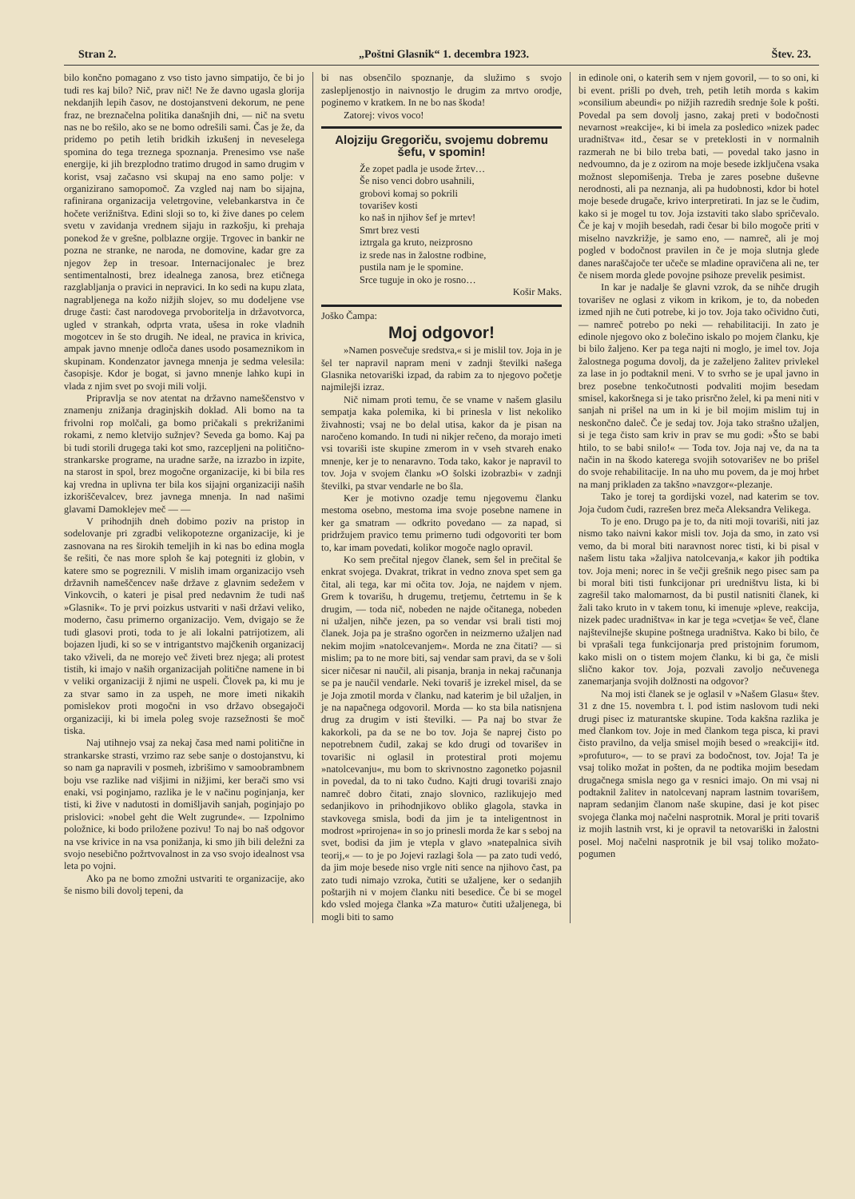Stran 2. „Poštni Glasnik“ 1. decembra 1923. Štev. 23.
bilo končno pomagano z vso tisto javno simpatijo, če bi jo tudi res kaj bilo? Nič, prav nič! Ne že davno ugasla glorija nekdanjih lepih časov, ne dostojanstveni dekorum, ne pene fraz, ne breznačelna politika današnjih dni, — nič na svetu nas ne bo rešilo, ako se ne bomo odrešili sami. Čas je že, da pridemo po petih letih bridkih izkušenj in neveselega spomina do tega treznega spoznanja. Prenesimo vse naše energije, ki jih brezplodno tratimo drugod in samo drugim v korist, vsaj začasno vsi skupaj na eno samo polje: v organizirano samopomoč. Za vzgled naj nam bo sijajna, rafinirana organizacija veletrgovine, velebankarstva in če hočete verižništva. Edini sloji so to, ki žive danes po celem svetu v zavidanja vrednem sijaju in razkošju, ki prehaja ponekod že v grešne, polblazne orgije. Trgovec in bankir ne pozna ne stranke, ne naroda, ne domovine, kadar gre za njegov žep in tresoar. Internacijonalec je brez sentimentalnosti, brez idealnega zanosa, brez etičnega razglabljanja o pravici in nepravici. In ko sedi na kupu zlata, nagrabljenega na kožo nižjih slojev, so mu dodeljene vse druge časti: čast narodovega prvoboritelja in državotvorca, ugled v strankah, odprta vrata, ušesa in roke vladnih mogotcev in še sto drugih. Ne ideal, ne pravica in krivica, ampak javno mnenje odloča danes usodo posameznikom in skupinam. Kondenzator javnega mnenja je sedma velesila: časopisje. Kdor je bogat, si javno mnenje lahko kupi in vlada z njim svet po svoji mili volji.
Pripravlja se nov atentat na državno nameščenstvo v znamenju znižanja draginjskih doklad. Ali bomo na ta frivolni rop molčali, ga bomo pričakali s prekrižanimi rokami, z nemo kletvijo sužnjev? Seveda ga bomo. Kaj pa bi tudi storili drugega taki kot smo, razcepljeni na politično-strankarske programe, na uradne sarže, na izrazbo in izpite, na starost in spol, brez mogočne organizacije, ki bi bila res kaj vredna in uplivna ter bila kos sijajni organizaciji naših izkoriščevalcev, brez javnega mnenja. In nad našimi glavami Damoklejev meč — —
V prihodnjih dneh dobimo poziv na pristop in sodelovanje pri zgradbi velikopotezne organizacije, ki je zasnovana na res širokih temeljih in ki nas bo edina mogla še rešiti, če nas more sploh še kaj potegniti iz globin, v katere smo se pogreznili. V mislih imam organizacijo vseh državnih nameščencev naše države z glavnim sedežem v Vinkovcih, o kateri je pisal pred nedavnim že tudi naš »Glasnik«. To je prvi poizkus ustvariti v naši državi veliko, moderno, času primerno organizacijo. Vem, dvigajo se že tudi glasovi proti, toda to je ali lokalni patrijotizem, ali bojazen ljudi, ki so se v intrigantstvo majčkenih organizacij tako vživeli, da ne morejo več živeti brez njega; ali protest tistih, ki imajo v naših organizacijah politične namene in bi v veliki organizaciji ž njimi ne uspeli. Človek pa, ki mu je za stvar samo in za uspeh, ne more imeti nikakih pomislekov proti mogočni in vso državo obsegajoči organizaciji, ki bi imela poleg svoje razsežnosti še moč tiska.
Naj utihnejo vsaj za nekaj časa med nami politične in strankarske strasti, vrzimo raz sebe sanje o dostojanstvu, ki so nam ga napravili v posmeh, izbrišimo v samoobrambnem boju vse razlike nad višjimi in nižjimi, ker berači smo vsi enaki, vsi poginjamo, razlika je le v načinu poginjanja, ker tisti, ki žive v nadutosti in domišljavih sanjah, poginjajo po prislovici: »nobel geht die Welt zugrunde«. — Izpolnimo položnice, ki bodo priložene pozivu! To naj bo naš odgovor na vse krivice in na vsa ponižanja, ki smo jih bili deležni za svojo nesebično požrtvovalnost in za vso svojo idealnost vsa leta po vojni.
Ako pa ne bomo zmožni ustvariti te organizacije, ako še nismo bili dovolj tepeni, da
bi nas obsenčilo spoznanje, da služimo s svojo zaslepljenostjo in naivnostjo le drugim za mrtvo orodje, poginemo v kratkem. In ne bo nas škoda!
Zatorej: vivos voco!
Alojziju Gregoriču, svojemu dobremu šefu, v spomin!
Že zopet padla je usode žrtev…
Še niso venci dobro usahnili,
grobovi komaj so pokrili
tovarišev kosti
ko naš in njihov šef je mrtev!
Smrt brez vesti
iztrgala ga kruto, neizprosno
iz srede nas in žalostne rodbine,
pustila nam je le spomine.
Srce tuguje in oko je rosno…
Košir Maks.
Joško Čampa:
Moj odgovor!
»Namen posvečuje sredstva,« si je mislil tov. Joja in je šel ter napravil napram meni v zadnji številki našega Glasnika netovariški izpad, da rabim za to njegovo početje najmilejši izraz.
Nič nimam proti temu, če se vname v našem glasilu sempatja kaka polemika, ki bi prinesla v list nekoliko živahnosti; vsaj ne bo delal utisa, kakor da je pisan na naročeno komando. In tudi ni nikjer rečeno, da morajo imeti vsi tovariši iste skupine zmerom in v vseh stvareh enako mnenje, ker je to nenaravno. Toda tako, kakor je napravil to tov. Joja v svojem članku »O šolski izobrazbi« v zadnji številki, pa stvar vendarle ne bo šla.
Ker je motivno ozadje temu njegovemu članku mestoma osebno, mestoma ima svoje posebne namene in ker ga smatram — odkrito povedano — za napad, si pridržujem pravico temu primerno tudi odgovoriti ter bom to, kar imam povedati, kolikor mogoče naglo opravil.
Ko sem prečital njegov članek, sem šel in prečital še enkrat svojega. Dvakrat, trikrat in vedno znova spet sem ga čital, ali tega, kar mi očita tov. Joja, ne najdem v njem. Grem k tovarišu, h drugemu, tretjemu, četrtemu in še k drugim, — toda nič, nobeden ne najde očitanega, nobeden ni užaljen, nihče jezen, pa so vendar vsi brali tisti moj članek. Joja pa je strašno ogorčen in neizmerno užaljen nad nekim mojim »natolcevanjem«. Morda ne zna čitati? — si mislim; pa to ne more biti, saj vendar sam pravi, da se v šoli sicer ničesar ni naučil, ali pisanja, branja in nekaj računanja se pa je naučil vendarle. Neki tovariš je izrekel misel, da se je Joja zmotil morda v članku, nad katerim je bil užaljen, in je na napačnega odgovoril. Morda — ko sta bila natisnjena drug za drugim v isti številki. — Pa naj bo stvar že kakorkoli, pa da se ne bo tov. Joja še naprej čisto po nepotrebnem čudil, zakaj se kdo drugi od tovarišev in tovarišic ni oglasil in protestiral proti mojemu »natolcevanju«, mu bom to skrivnostno zagonetko pojasnil in povedal, da to ni tako čudno. Kajti drugi tovariši znajo namreč dobro čitati, znajo slovnico, razlikujejo med sedanjikovo in prihodnjikovo obliko glagola, stavka in stavkovega smisla, bodi da jim je ta inteligentnost in modrost »prirojena« in so jo prinesli morda že kar s seboj na svet, bodisi da jim je vtepla v glavo »natepalnica sivih teorij,« — to je po Jojevi razlagi šola — pa zato tudi vedó, da jim moje besede niso vrgle niti sence na njihovo čast, pa zato tudi nimajo vzroka, čutiti se užaljene, ker o sedanjih poštarjih ni v mojem članku niti besedice. Če bi se mogel kdo vsled mojega članka »Za maturo« čutiti užaljenega, bi mogli biti to samo
in edinole oni, o katerih sem v njem govoril, — to so oni, ki bi event. prišli po dveh, treh, petih letih morda s kakim »consilium abeundi« po nižjih razredih srednje šole k pošti. Povedal pa sem dovolj jasno, zakaj preti v bodočnosti nevarnost »reakcije«, ki bi imela za posledico »nizek padec uradništva« itd., česar se v preteklosti in v normalnih razmerah ne bi bilo treba bati, — povedal tako jasno in nedvoumno, da je z ozirom na moje besede izključena vsaka možnost slepomišenja. Treba je zares posebne duševne nerodnosti, ali pa neznanja, ali pa hudobnosti, kdor bi hotel moje besede drugače, krivo interpretirati. In jaz se le čudim, kako si je mogel tu tov. Joja izstaviti tako slabo spričevalo. Če je kaj v mojih besedah, radi česar bi bilo mogoče priti v miselno navzkrižje, je samo eno, — namreč, ali je moj pogled v bodočnost pravilen in če je moja slutnja glede danes naraščajoče ter učeče se mladine opravičena ali ne, ter če nisem morda glede povojne psihoze prevelik pesimist.
In kar je nadalje še glavni vzrok, da se nihče drugih tovarišev ne oglasi z vikom in krikom, je to, da nobeden izmed njih ne čuti potrebe, ki jo tov. Joja tako očividno čuti, — namreč potrebo po neki — rehabilitaciji. In zato je edinole njegovo oko z bolečino iskalo po mojem članku, kje bi bilo žaljeno. Ker pa tega najti ni moglo, je imel tov. Joja žalostnega poguma dovolj, da je zaželjeno žalitev privlekel za lase in jo podtaknil meni. V to svrho se je upal javno in brez posebne tenkočutnosti podvaliti mojim besedam smisel, kakoršnega si je tako prisrčno želel, ki pa meni niti v sanjah ni prišel na um in ki je bil mojim mislim tuj in neskončno daleč. Če je sedaj tov. Joja tako strašno užaljen, si je tega čisto sam kriv in prav se mu godi: »Što se babi htilo, to se babi snilo!« — Toda tov. Joja naj ve, da na ta način in na škodo katerega svojih sotovarišev ne bo prišel do svoje rehabilitacije. In na uho mu povem, da je moj hrbet na manj prikladen za takšno »navzgor«-plezanje.
Tako je torej ta gordijski vozel, nad katerim se tov. Joja čudom čudi, razrešen brez meča Aleksandra Velikega.
To je eno. Drugo pa je to, da niti moji tovariši, niti jaz nismo tako naivni kakor misli tov. Joja da smo, in zato vsi vemo, da bi moral biti naravnost norec tisti, ki bi pisal v našem listu taka »žaljiva natolcevanja,« kakor jih podtika tov. Joja meni; norec in še večji grešnik nego pisec sam pa bi moral biti tisti funkcijonar pri uredništvu lista, ki bi zagrešil tako malomarnost, da bi pustil natisniti članek, ki žali tako kruto in v takem tonu, ki imenuje »pleve, reakcija, nizek padec uradništva« in kar je tega »cvetja« še več, člane najštevilnejše skupine poštnega uradništva. Kako bi bilo, če bi vprašali tega funkcijonarja pred pristojnim forumom, kako misli on o tistem mojem članku, ki bi ga, če misli slično kakor tov. Joja, pozvali zavoljo nečuvenega zanemarjanja svojih dolžnosti na odgovor?
Na moj isti članek se je oglasil v »Našem Glasu« štev. 31 z dne 15. novembra t. l. pod istim naslovom tudi neki drugi pisec iz maturantske skupine. Toda kakšna razlika je med člankom tov. Joje in med člankom tega pisca, ki pravi čisto pravilno, da velja smisel mojih besed o »reakciji« itd. »profuturo«, — to se pravi za bodočnost, tov. Joja! Ta je vsaj toliko možat in pošten, da ne podtika mojim besedam drugačnega smisla nego ga v resnici imajo. On mi vsaj ni podtaknil žalitev in natolcevanj napram lastnim tovarišem, napram sedanjim članom naše skupine, dasi je kot pisec svojega članka moj načelni nasprotnik. Moral je priti tovariš iz mojih lastnih vrst, ki je opravil ta netovariški in žalostni posel. Moj načelni nasprotnik je bil vsaj toliko možato-pogumen